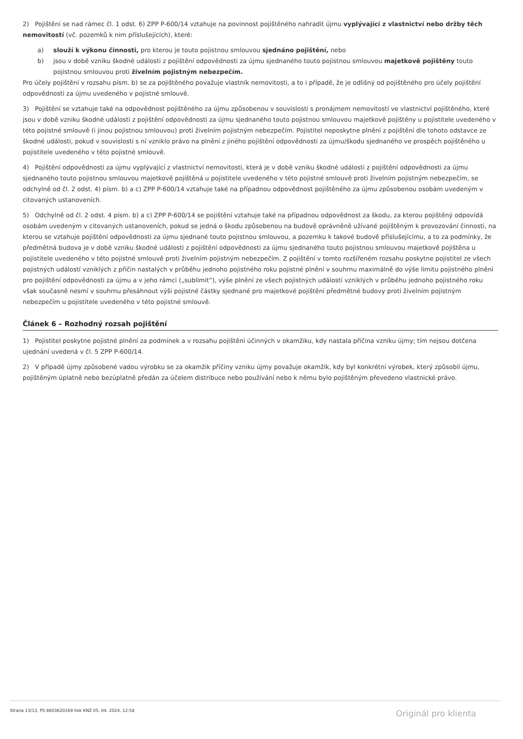2) Pojištění se nad rámec čl. 1 odst. 6) ZPP P-600/14 vztahuje na povinnost pojištěného nahradit újmu vyplývající z vlastnictví nebo držby těch nemovitostí (vč. pozemků k nim příslušejících), které:
a) slouží k výkonu činnosti, pro kterou je touto pojistnou smlouvou sjednáno pojištění, nebo
b) jsou v době vzniku škodné události z pojištění odpovědnosti za újmu sjednaného touto pojistnou smlouvou majetkově pojištěny touto pojistnou smlouvou proti živelním pojistným nebezpečím.
Pro účely pojištění v rozsahu písm. b) se za pojištěného považuje vlastník nemovitosti, a to i případě, že je odlišný od pojištěného pro účely pojištění odpovědnosti za újmu uvedeného v pojistné smlouvě.
3) Pojištění se vztahuje také na odpovědnost pojištěného za újmu způsobenou v souvislosti s pronájmem nemovitostí ve vlastnictví pojištěného, které jsou v době vzniku škodné události z pojištění odpovědnosti za újmu sjednaného touto pojistnou smlouvou majetkově pojištěny u pojistitele uvedeného v této pojistné smlouvě (i jinou pojistnou smlouvou) proti živelním pojistným nebezpečím. Pojistitel neposkytne plnění z pojištění dle tohoto odstavce ze škodné události, pokud v souvislosti s ní vzniklo právo na plnění z jiného pojištění odpovědnosti za újmu/škodu sjednaného ve prospěch pojištěného u pojistitele uvedeného v této pojistné smlouvě.
4) Pojištění odpovědnosti za újmu vyplývající z vlastnictví nemovitosti, která je v době vzniku škodné události z pojištění odpovědnosti za újmu sjednaného touto pojistnou smlouvou majetkově pojištěná u pojistitele uvedeného v této pojistné smlouvě proti živelním pojistným nebezpečím, se odchylně od čl. 2 odst. 4) písm. b) a c) ZPP P-600/14 vztahuje také na případnou odpovědnost pojištěného za újmu způsobenou osobám uvedeným v citovaných ustanoveních.
5) Odchylně od čl. 2 odst. 4 písm. b) a c) ZPP P-600/14 se pojištění vztahuje také na případnou odpovědnost za škodu, za kterou pojištěný odpovídá osobám uvedeným v citovaných ustanoveních, pokud se jedná o škodu způsobenou na budově oprávněně užívané pojištěným k provozování činnosti, na kterou se vztahuje pojištění odpovědnosti za újmu sjednané touto pojistnou smlouvou, a pozemku k takové budově příslušejícímu, a to za podmínky, že předmětná budova je v době vzniku škodné události z pojištění odpovědnosti za újmu sjednaného touto pojistnou smlouvou majetkově pojištěna u pojistitele uvedeného v této pojistné smlouvě proti živelním pojistným nebezpečím. Z pojištění v tomto rozšířeném rozsahu poskytne pojistitel ze všech pojistných událostí vzniklých z příčin nastalých v průběhu jednoho pojistného roku pojistné plnění v souhrnu maximálně do výše limitu pojistného plnění pro pojištění odpovědnosti za újmu a v jeho rámci („sublimit“), výše plnění ze všech pojistných událostí vzniklých v průběhu jednoho pojistného roku však současně nesmí v souhrnu přesáhnout výši pojistné částky sjednané pro majetkové pojištění předmětné budovy proti živelním pojistným nebezpečím u pojistitele uvedeného v této pojistné smlouvě.
Článek 6 – Rozhodný rozsah pojištění
1) Pojistitel poskytne pojistné plnění za podmínek a v rozsahu pojištění účinných v okamžiku, kdy nastala příčina vzniku újmy; tím nejsou dotčena ujednání uvedená v čl. 5 ZPP P-600/14.
2) V případě újmy způsobené vadou výrobku se za okamžik příčiny vzniku újmy považuje okamžik, kdy byl konkrétní výrobek, který způsobil újmu, pojištěným úplatně nebo bezúplatně předán za účelem distribuce nebo používání nebo k němu bylo pojištěným převedeno vlastnické právo.
Strana 13/13, PS 8603620169 tisk KNZ 05. 04. 2024, 12:58 Originál pro klienta